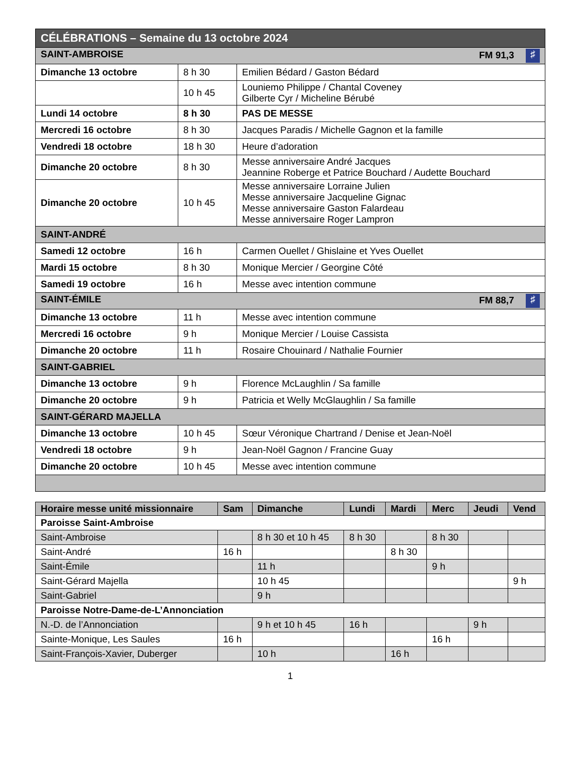| CÉLÉBRATIONS – Semaine du 13 octobre 2024 | | |
| SAINT-AMBROISE FM 91,3 ♯ | | |
| Dimanche 13 octobre | 8 h 30 | Emilien Bédard / Gaston Bédard |
| | 10 h 45 | Louniemo Philippe / Chantal Coveney Gilberte Cyr / Micheline Bérubé |
| Lundi 14 octobre | 8 h 30 | PAS DE MESSE |
| Mercredi 16 octobre | 8 h 30 | Jacques Paradis / Michelle Gagnon et la famille |
| Vendredi 18 octobre | 18 h 30 | Heure d’adoration |
| Dimanche 20 octobre | 8 h 30 | Messe anniversaire André Jacques Jeannine Roberge et Patrice Bouchard / Audette Bouchard |
| Dimanche 20 octobre | 10 h 45 | Messe anniversaire Lorraine Julien Messe anniversaire Jacqueline Gignac Messe anniversaire Gaston Falardeau Messe anniversaire Roger Lampron |
| SAINT-ANDRÉ | | |
| Samedi 12 octobre | 16 h | Carmen Ouellet / Ghislaine et Yves Ouellet |
| Mardi 15 octobre | 8 h 30 | Monique Mercier / Georgine Côté |
| Samedi 19 octobre | 16 h | Messe avec intention commune |
| SAINT-ÉMILE FM 88,7 ♯ | | |
| Dimanche 13 octobre | 11 h | Messe avec intention commune |
| Mercredi 16 octobre | 9 h | Monique Mercier / Louise Cassista |
| Dimanche 20 octobre | 11 h | Rosaire Chouinard / Nathalie Fournier |
| SAINT-GABRIEL | | |
| Dimanche 13 octobre | 9 h | Florence McLaughlin / Sa famille |
| Dimanche 20 octobre | 9 h | Patricia et Welly McGlaughlin / Sa famille |
| SAINT-GÉRARD MAJELLA | | |
| Dimanche 13 octobre | 10 h 45 | Sœur Véronique Chartrand / Denise et Jean-Noël |
| Vendredi 18 octobre | 9 h | Jean-Noël Gagnon / Francine Guay |
| Dimanche 20 octobre | 10 h 45 | Messe avec intention commune |
| Horaire messe unité missionnaire | Sam | Dimanche | Lundi | Mardi | Merc | Jeudi | Vend |
| --- | --- | --- | --- | --- | --- | --- | --- |
| Paroisse Saint-Ambroise | | | | | | | |
| Saint-Ambroise | | 8 h 30 et 10 h 45 | 8 h 30 | | 8 h 30 | | |
| Saint-André | 16 h | | | 8 h 30 | | | |
| Saint-Émile | | 11 h | | | 9 h | | |
| Saint-Gérard Majella | | 10 h 45 | | | | | 9 h |
| Saint-Gabriel | | 9 h | | | | | |
| Paroisse Notre-Dame-de-L’Annonciation | | | | | | | |
| N.-D. de l’Annonciation | | 9 h et 10 h 45 | 16 h | | | 9 h | |
| Sainte-Monique, Les Saules | 16 h | | | | 16 h | | |
| Saint-François-Xavier, Duberger | | 10 h | | 16 h | | | |
1